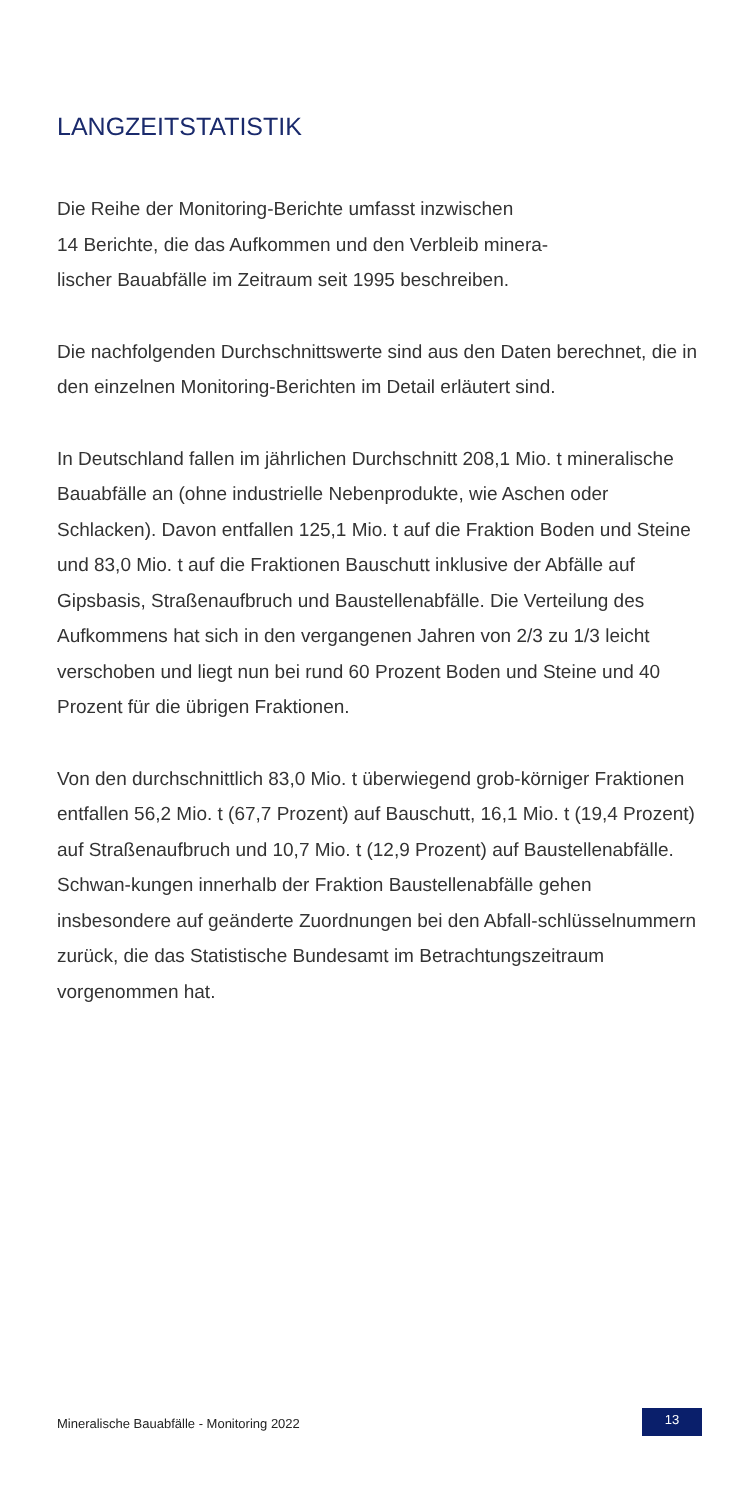LANGZEITSTATISTIK
Die Reihe der Monitoring-Berichte umfasst inzwischen
14 Berichte, die das Aufkommen und den Verbleib minera-
lischer Bauabfälle im Zeitraum seit 1995 beschreiben.
Die nachfolgenden Durchschnittswerte sind aus den Daten berechnet, die in den einzelnen Monitoring-Berichten im Detail erläutert sind.
In Deutschland fallen im jährlichen Durchschnitt 208,1 Mio. t mineralische Bauabfälle an (ohne industrielle Nebenprodukte, wie Aschen oder Schlacken). Davon entfallen 125,1 Mio. t auf die Fraktion Boden und Steine und 83,0 Mio. t auf die Fraktionen Bauschutt inklusive der Abfälle auf Gipsbasis, Straßenaufbruch und Baustellenabfälle. Die Verteilung des Aufkommens hat sich in den vergangenen Jahren von 2/3 zu 1/3 leicht verschoben und liegt nun bei rund 60 Prozent Boden und Steine und 40 Prozent für die übrigen Fraktionen.
Von den durchschnittlich 83,0 Mio. t überwiegend grob-körniger Fraktionen entfallen 56,2 Mio. t (67,7 Prozent) auf Bauschutt, 16,1 Mio. t (19,4 Prozent) auf Straßenaufbruch und 10,7 Mio. t (12,9 Prozent) auf Baustellenabfälle. Schwan-kungen innerhalb der Fraktion Baustellenabfälle gehen insbesondere auf geänderte Zuordnungen bei den Abfall-schlüsselnummern zurück, die das Statistische Bundesamt im Betrachtungszeitraum vorgenommen hat.
Mineralische Bauabfälle - Monitoring 2022 13